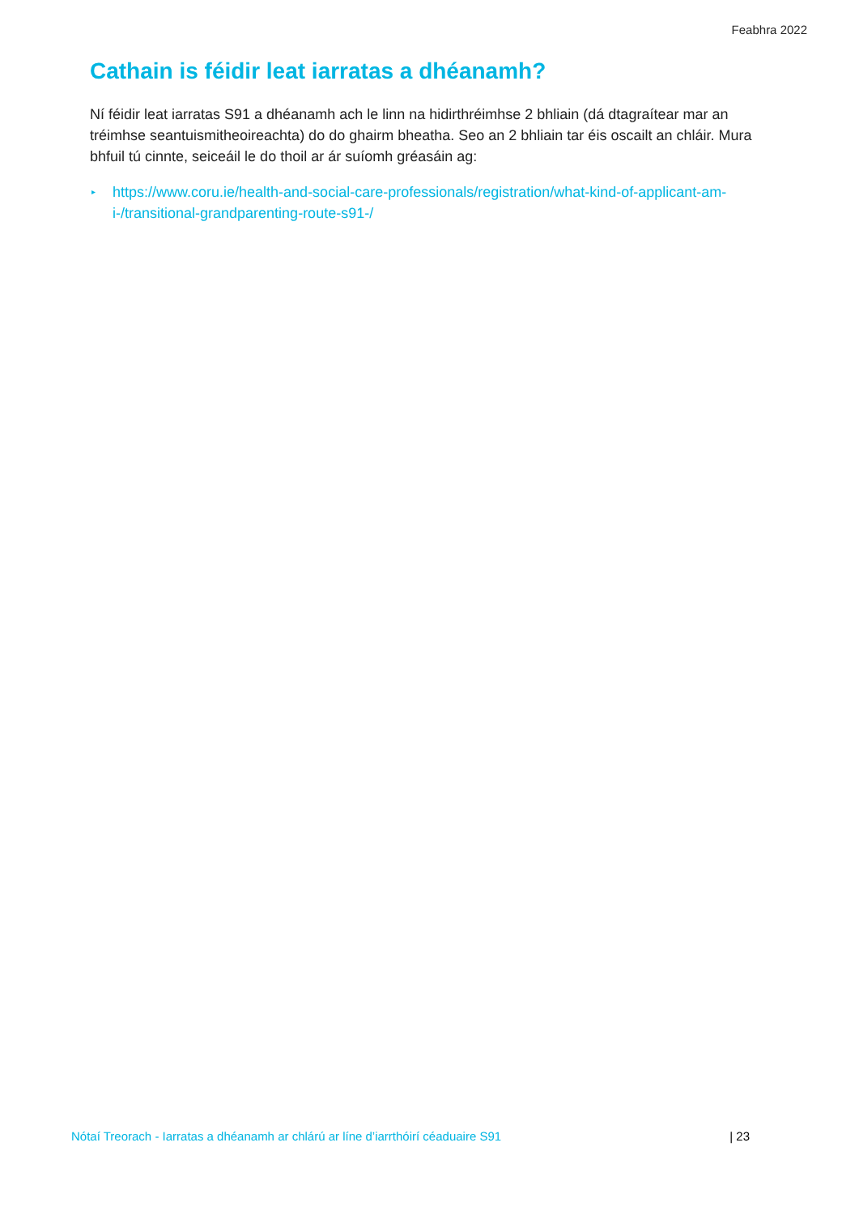Feabhra 2022
Cathain is féidir leat iarratas a dhéanamh?
Ní féidir leat iarratas S91 a dhéanamh ach le linn na hidirthréimhse 2 bhliain (dá dtagraítear mar an tréimhse seantuismitheoireachta) do do ghairm bheatha. Seo an 2 bhliain tar éis oscailt an chláir. Mura bhfuil tú cinnte, seiceáil le do thoil ar ár suíomh gréasáin ag:
▸ https://www.coru.ie/health-and-social-care-professionals/registration/what-kind-of-applicant-am-i-/transitional-grandparenting-route-s91-/
Nótaí Treorach - Iarratas a dhéanamh ar chlárú ar líne d’iarrthóirí céaduaire S91 | 23